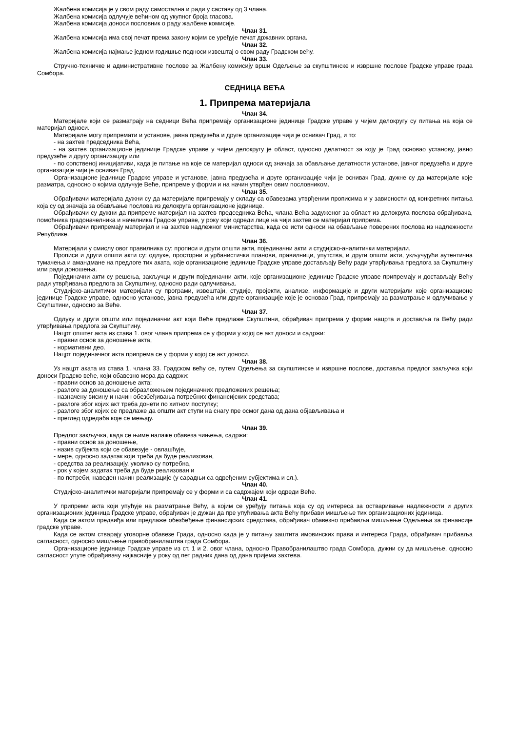Жалбена комисија је у свом раду самостална и ради у саставу од 3 члана.
Жалбена комисија одлучује већином од укупног броја гласова.
Жалбена комисија доноси пословник о раду жалбене комисије.
Члан 31.
Жалбена комисија има свој печат према закону којим се уређује печат државних органа.
Члан 32.
Жалбена комисија најмање једном годишње подноси извештај о свом раду Градском већу.
Члан 33.
Стручно-техничке и административне послове за Жалбену комисију врши Одељење за скупштинске и извршне послове Градске управе града Сомбора.
СЕДНИЦА ВЕЋА
1. Припрема материјала
Члан 34.
Материјале који се разматрају на седници Већа припремају организационе јединице Градске управе у чијем делокругу су питања на која се материјал односи.
Материјале могу припремати и установе, јавна предузећа и друге организације чији је оснивач Град, и то:
- на захтев председника Већа,
- на захтев организационе јединице Градске управе у чијем делокругу је област, односно делатност за коју је Град основао установу, јавно предузеће и другу организацију или
- по сопственој иницијативи, када је питање на које се материјал односи од значаја за обављање делатности установе, јавног предузећа и друге организације чији је оснивач Град.
Организационе јединице Градске управе и установе, јавна предузећа и друге организације чији је оснивач Град, дужне су да материјале које разматра, односно о којима одлучује Веће, припреме у форми и на начин утврђен овим пословником.
Члан 35.
Обрађивачи материјала дужни су да материјале припремају у складу са обавезама утврђеним прописима и у зависности од конкретних питања која су од значаја за обављање послова из делокруга организационе јединице.
Обрађивачи су дужни да припреме материјал на захтев председника Већа, члана Већа задуженог за област из делокруга послова обрађивача, помоћника градоначелника и начелника Градске управе, у року који одреди лице на чији захтев се материјал припрема.
Обрађивачи припремају материјал и на захтев надлежног министарства, када се исти односи на обављање поверених послова из надлежности Републике.
Члан 36.
Материјали у смислу овог правилника су: прописи и други општи акти, појединачни акти и студијско-аналитички материјали.
Прописи и други општи акти су: одлуке, просторни и урбанистички планови, правилници, упутства, и други општи акти, укључујући аутентична тумачења и амандмане на предлоге тих аката, које организационе јединице Градске управе достављају Већу ради утврђивања предлога за Скупштину или ради доношења.
Појединачни акти су решења, закључци и други појединачни акти, које организационе јединице Градске управе припремају и достављају Већу ради утврђивања предлога за Скупштину, односно ради одлучивања.
Студијско-аналитички материјали су програми, извештаји, студије, пројекти, анализе, информације и други материјали које организационе јединице Градске управе, односно установе, јавна предузећа или друге организације које је основао Град, припремају за разматрање и одлучивање у Скупштини, односно за Веће.
Члан 37.
Одлуку и други општи или појединачни акт који Веће предлаже Скупштини, обрађивач припрема у форми нацрта и доставља га Већу ради утврђивања предлога за Скупштину.
Нацрт општег акта из става 1. овог члана припрема се у форми у којој се акт доноси и садржи:
- правни основ за доношење акта,
- нормативни део.
Нацрт појединачног акта припрема се у форми у којој се акт доноси.
Члан 38.
Уз нацрт аката из става 1. члана 33. Градском већу се, путем Одељења за скупштинске и извршне послове, доставља предлог закључка који доноси Градско веће, који обавезно мора да садржи:
- правни основ за доношење акта;
- разлоге за доношење са образложењем појединачних предложених решења;
- назначену висину и начин обезбеђивања потребних финансијских средстава;
- разлоге због којих акт треба донети по хитном поступку;
- разлоге због којих се предлаже да општи акт ступи на снагу пре осмог дана од дана објављивања и
- преглед одредаба које се мењају.
Члан 39.
Предлог закључка, када се њиме налаже обавеза чињења, садржи:
- правни основ за доношење,
- назив субјекта који се обавезује - овлашћује,
- мере, односно задатак који треба да буде реализован,
- средства за реализацију, уколико су потребна,
- рок у којем задатак треба да буде реализован и
- по потреби, наведен начин реализације (у сарадњи са одређеним субјектима и сл.).
Члан 40.
Студијско-аналитички материјали припремају се у форми и са садржајем који одреди Веће.
Члан 41.
У припреми акта који упућује на разматрање Већу, а којим се уређују питања која су од интереса за остваривање надлежности и других организационих јединица Градске управе, обрађивач је дужан да пре упућивања акта Већу прибави мишљење тих организационих јединица.
Када се актом предвиђа или предлаже обезбеђење финансијских средстава, обрађивач обавезно прибавља мишљење Одељења за финансије градске управе.
Када се актом стварају уговорне обавезе Града, односно када је у питању заштита имовинских права и интереса Града, обрађивач прибавља сагласност, односно мишљење правобранилаштва града Сомбора.
Организационе јединице Градске управе из ст. 1 и 2. овог члана, односно Правобранилаштво града Сомбора, дужни су да мишљење, односно сагласност упуте обрађивачу најкасније у року од пет радних дана од дана пријема захтева.